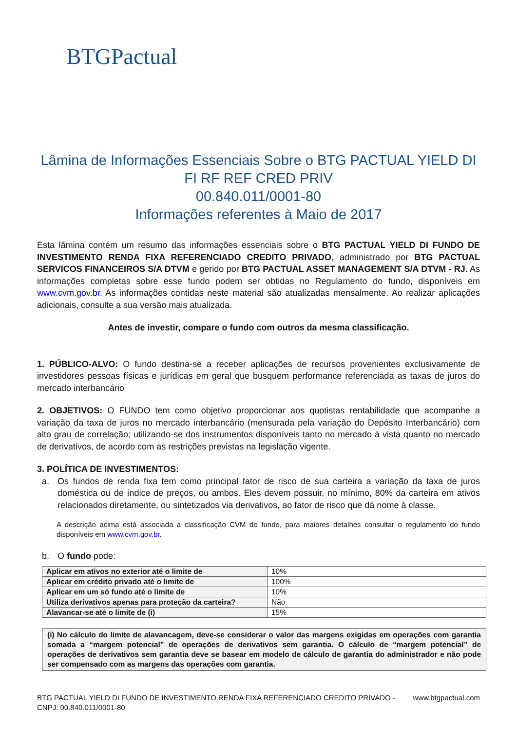BTGPactual
Lâmina de Informações Essenciais Sobre o BTG PACTUAL YIELD DI FI RF REF CRED PRIV
00.840.011/0001-80
Informações referentes à Maio de 2017
Esta lâmina contém um resumo das informações essenciais sobre o BTG PACTUAL YIELD DI FUNDO DE INVESTIMENTO RENDA FIXA REFERENCIADO CREDITO PRIVADO, administrado por BTG PACTUAL SERVICOS FINANCEIROS S/A DTVM e gerido por BTG PACTUAL ASSET MANAGEMENT S/A DTVM - RJ. As informações completas sobre esse fundo podem ser obtidas no Regulamento do fundo, disponíveis em www.cvm.gov.br. As informações contidas neste material são atualizadas mensalmente. Ao realizar aplicações adicionais, consulte a sua versão mais atualizada.
Antes de investir, compare o fundo com outros da mesma classificação.
1. PÚBLICO-ALVO: O fundo destina-se a receber aplicações de recursos provenientes exclusivamente de investidores pessoas físicas e jurídicas em geral que busquem performance referenciada as taxas de juros do mercado interbancário
2. OBJETIVOS: O FUNDO tem como objetivo proporcionar aos quotistas rentabilidade que acompanhe a variação da taxa de juros no mercado interbancário (mensurada pela variação do Depósito Interbancário) com alto grau de correlação; utilizando-se dos instrumentos disponíveis tanto no mercado à vista quanto no mercado de derivativos, de acordo com as restrições previstas na legislação vigente.
3. POLÍTICA DE INVESTIMENTOS:
a. Os fundos de renda fixa tem como principal fator de risco de sua carteira a variação da taxa de juros doméstica ou de índice de preços, ou ambos. Eles devem possuir, no mínimo, 80% da carteira em ativos relacionados diretamente, ou sintetizados via derivativos, ao fator de risco que dá nome à classe.
A descrição acima está associada a classificação CVM do fundo, para maiores detalhes consultar o regulamento do fundo disponíveis em www.cvm.gov.br.
b. O fundo pode:
| Aplicar em ativos no exterior até o limite de | 10% |
| Aplicar em crédito privado até o limite de | 100% |
| Aplicar em um só fundo até o limite de | 10% |
| Utiliza derivativos apenas para proteção da carteira? | Não |
| Alavancar-se até o limite de (i) | 15% |
(i) No cálculo do limite de alavancagem, deve-se considerar o valor das margens exigidas em operações com garantia somada a “margem potencial” de operações de derivativos sem garantia. O cálculo de “margem potencial” de operações de derivativos sem garantia deve se basear em modelo de cálculo de garantia do administrador e não pode ser compensado com as margens das operações com garantia.
BTG PACTUAL YIELD DI FUNDO DE INVESTIMENTO RENDA FIXA REFERENCIADO CREDITO PRIVADO -
CNPJ: 00.840.011/0001-80 www.btgpactual.com